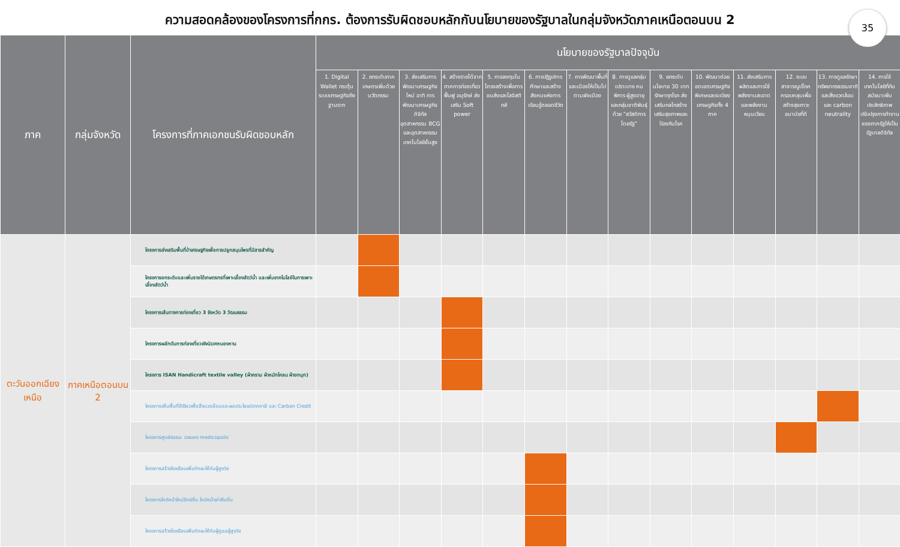ความสอดคล้องของโครงการที่กกร. ต้องการรับผิดชอบหลักกับนโยบายของรัฐบาลในกลุ่มจังหวัดภาคเหนือตอนบน 2
35
| ภาค | กลุ่มจังหวัด | โครงการที่ภาคเอกชนรับผิดชอบหลัก | นโยบายของรัฐบาลปัจจุบัน | | | | | | | | | | | | | |
| --- | --- | --- | --- | --- | --- | --- | --- | --- | --- | --- | --- | --- | --- | --- | --- | --- |
| | | | 1. Digital Wallet กระตุ้นระบบเศรษฐกิจถึงฐานราก | 2. ยกระดับภาคเกษตรเพิ่มด้วยนวัตกรรม | 3. ส่งเสริมการพัฒนาเศรษฐกิจใหม่ อาทิ การพัฒนาเศรษฐกิจดิจิทัล อุตสาหกรรม BCG และอุตสาหกรรมเทคโนโลยีขั้นสูง | 4. สร้างรายได้จากภาคการท่องเที่ยว ฟื้นฟู อนุรักษ์ ส่งเสริม Soft power | 5. การลงทุนในโครงสร้างเพื่อการขนส่งและโลจิสติกส์ | 6. การปฏิรูปการศึกษาและสร้างสังคมแห่งการเรียนรู้ตลอดชีวิต | 7. การพัฒนาพื้นที่และเมืองให้เป็นไปตามผังเมือง | 8. การดูแลกลุ่มเปราะบาง คนพิการ ผู้สูงอายุ และกลุ่มชาติพันธุ์ ด้วย “สวัสดิการโดยรัฐ” | 9. ยกระดับนโยบาย 30 บาท รักษาทุกโรค ส่งเสริมกลไกสร้างเสริมสุขภาพและป้องกันโรค | 10. พัฒนาต่อยอดเขตเศรษฐกิจพิเศษและระเบียงเศรษฐกิจทั้ง 4 ภาค | 11. ส่งเสริมการผลิตและการใช้พลังงานสะอาดและพลังงานหมุนเวียน | 12. ระบบสาธารณูปโภคครอบคลุมเพื่อสร้างสุขภาวะอนามัยที่ดี | 13. การดูแลรักษาทรัพยากรธรรมชาติและสิ่งแวดล้อม และ carbon neutrality | 14. การใช้เทคโนโลยีที่ทันสมัยมาเพิ่มประสิทธิภาพ ปรับปรุงการทำงานของภาครัฐให้เป็นรัฐบาลดิจิทัล |
| ตะวันออกเฉียงเหนือ | ภาคเหนือตอนบน 2 | โครงการส่งเสริมพื้นที่ป่าเศรษฐกิจเพื่อการปลูกสมุนไพรที่มีสารสำคัญ | | | | | | | | | | | | | | |
| | | โครงการยกระดับและเพิ่มรายได้เกษตรกรที่เพาะเลี้ยงสัตว์น้ำ และเพิ่มเทคโนโลยีในการเพาะเลี้ยงสัตว์น้ำ | | | | | | | | | | | | | | |
| | | โครงการเส้นทางการท่องเที่ยว 3 จังหวัด 3 วัฒนธรรม | | | | | | | | | | | | | | |
| | | โครงการผลักดันการท่องเที่ยวเชิงนิเวศหนองหาน | | | | | | | | | | | | | | |
| | | โครงการ ISAN Handicraft textile valley (ผ้าคราม ผ้าหมักโคลน ผ้ายกมุก) | | | | | | | | | | | | | | |
| | | โครงการเพิ่มพื้นที่สีเขียวเพื่อสิ่งแวดล้อมและผลประโยชน์จากภาษี และ Carbon Credit | | | | | | | | | | | | | | |
| | | โครงการศูนย์ธรรมะ เวชนคร medicopolis | | | | | | | | | | | | | | |
| | | โครงการสร้างโรงเรียนเพิ่มทักษะให้กับผู้สูงวัย | | | | | | | | | | | | | | |
| | | โครงการไกด์หน้าใหม่รักษ์ถิ่น ไกด์หน้าเก่าคืนถิ่น | | | | | | | | | | | | | | |
| | | โครงการสร้างโรงเรียนเพิ่มทักษะให้กับผู้ดูแลผู้สูงวัย | | | | | | | | | | | | | | |